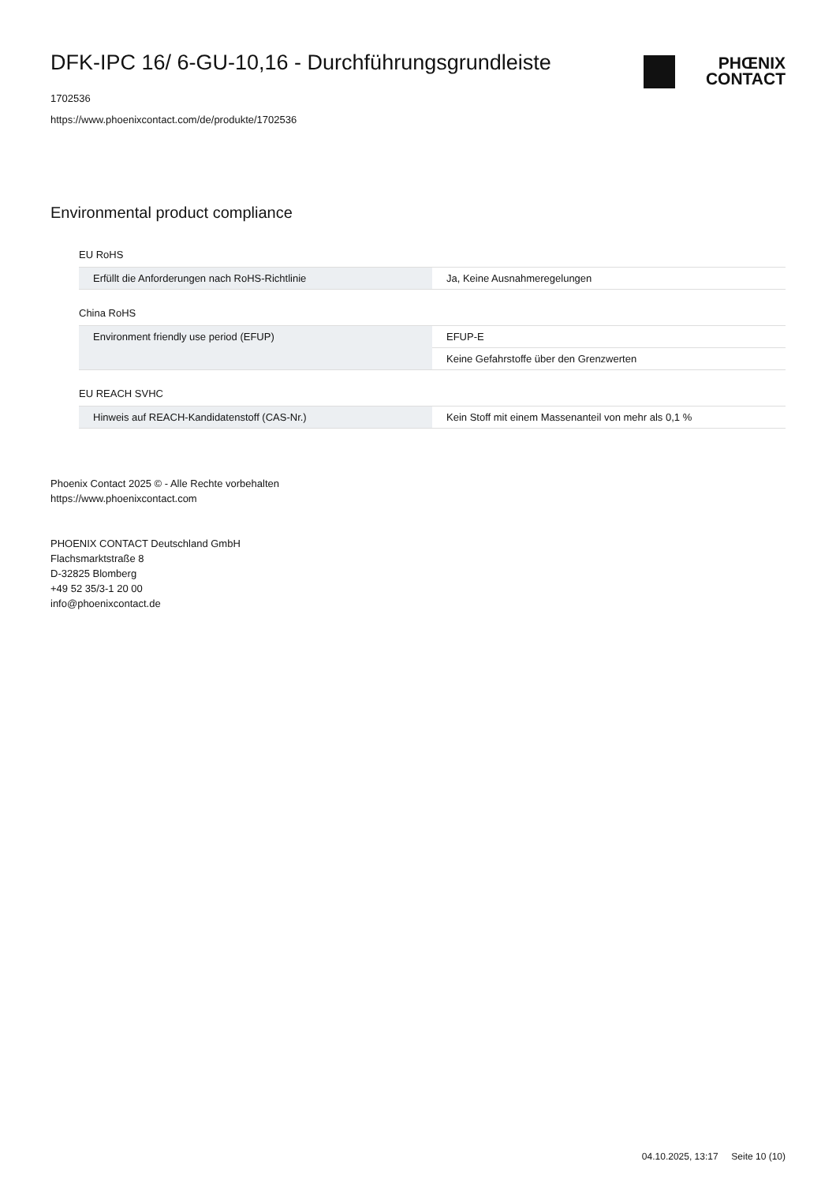PHŒNIX
CONTACT
DFK-IPC 16/ 6-GU-10,16 - Durchführungsgrundleiste
1702536
https://www.phoenixcontact.com/de/produkte/1702536
Environmental product compliance
EU RoHS
| Erfüllt die Anforderungen nach RoHS-Richtlinie | Ja, Keine Ausnahmeregelungen |
China RoHS
| Environment friendly use period (EFUP) | EFUP-E |
| | Keine Gefahrstoffe über den Grenzwerten |
EU REACH SVHC
| Hinweis auf REACH-Kandidatenstoff (CAS-Nr.) | Kein Stoff mit einem Massenanteil von mehr als 0,1 % |
Phoenix Contact 2025 © - Alle Rechte vorbehalten
https://www.phoenixcontact.com
PHOENIX CONTACT Deutschland GmbH
Flachsmarktstraße 8
D-32825 Blomberg
+49 52 35/3-1 20 00
info@phoenixcontact.de
04.10.2025, 13:17 Seite 10 (10)